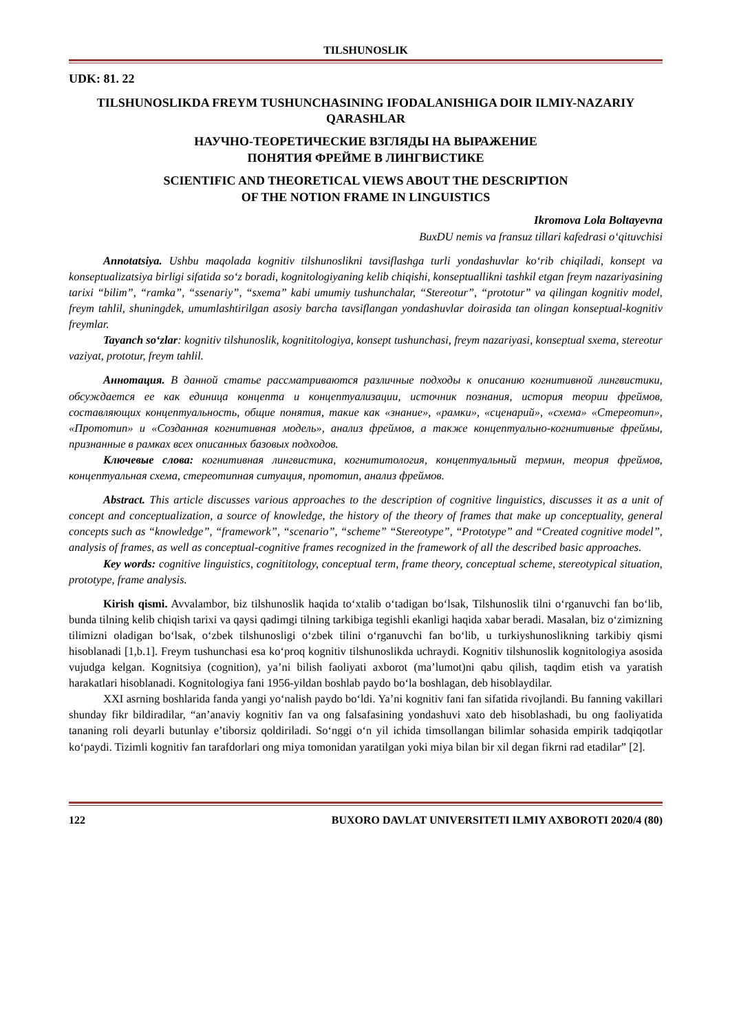TILSHUNOSLIK
UDK: 81. 22
TILSHUNOSLIKDA FREYM TUSHUNCHASINING IFODALANISHIGA DOIR ILMIY-NAZARIY QARASHLAR
НАУЧНО-ТЕОРЕТИЧЕСКИЕ ВЗГЛЯДЫ НА ВЫРАЖЕНИЕ
ПОНЯТИЯ ФРЕЙМЕ В ЛИНГВИСТИКЕ
SCIENTIFIC AND THEORETICAL VIEWS ABOUT THE DESCRIPTION
OF THE NOTION FRAME IN LINGUISTICS
Ikromova Lola Boltayevna
BuxDU nemis va fransuz tillari kafedrasi o‘qituvchisi
Annotatsiya. Ushbu maqolada kognitiv tilshunoslikni tavsiflashga turli yondashuvlar ko‘rib chiqiladi, konsept va konseptualizatsiya birligi sifatida so‘z boradi, kognitologiyaning kelib chiqishi, konseptuallikni tashkil etgan freym nazariyasining tarixi “bilim”, “ramka”, “ssenariy”, “sxema” kabi umumiy tushunchalar, “Stereotur”, “prototur” va qilingan kognitiv model, freym tahlil, shuningdek, umumlashtirilgan asosiy barcha tavsiflangan yondashuvlar doirasida tan olingan konseptual-kognitiv freymlar.
Tayanch so‘zlar: kognitiv tilshunoslik, kognititologiya, konsept tushunchasi, freym nazariyasi, konseptual sxema, stereotur vaziyat, prototur, freym tahlil.
Аннотация. В данной статье рассматриваются различные подходы к описанию когнитивной лингвистики, обсуждается ее как единица концепта и концептуализации, источник познания, история теории фреймов, составляющих концептуальность, общие понятия, такие как «знание», «рамки», «сценарий», «схема» «Стереотип», «Прототип» и «Созданная когнитивная модель», анализ фреймов, а также концептуально-когнитивные фреймы, признанные в рамках всех описанных базовых подходов.
Ключевые слова: когнитивная лингвистика, когнититология, концептуальный термин, теория фреймов, концептуальная схема, стереотипная ситуация, прототип, анализ фреймов.
Abstract. This article discusses various approaches to the description of cognitive linguistics, discusses it as a unit of concept and conceptualization, a source of knowledge, the history of the theory of frames that make up conceptuality, general concepts such as “knowledge”, “framework”, “scenario”, “scheme” “Stereotype”, “Prototype” and “Created cognitive model”, analysis of frames, as well as conceptual-cognitive frames recognized in the framework of all the described basic approaches.
Key words: cognitive linguistics, cognititology, conceptual term, frame theory, conceptual scheme, stereotypical situation, prototype, frame analysis.
Kirish qismi. Avvalambor, biz tilshunoslik haqida to‘xtalib o‘tadigan bo‘lsak, Tilshunoslik tilni o‘rganuvchi fan bo‘lib, bunda tilning kelib chiqish tarixi va qaysi qadimgi tilning tarkibiga tegishli ekanligi haqida xabar beradi. Masalan, biz o‘zimizning tilimizni oladigan bo‘lsak, o‘zbek tilshunosligi o‘zbek tilini o‘rganuvchi fan bo‘lib, u turkiyshunoslikning tarkibiy qismi hisoblanadi [1,b.1]. Freym tushunchasi esa ko‘proq kognitiv tilshunoslikda uchraydi. Kognitiv tilshunoslik kognitologiya asosida vujudga kelgan. Kognitsiya (cognition), ya’ni bilish faoliyati axborot (ma’lumot)ni qabu qilish, taqdim etish va yaratish harakatlari hisoblanadi. Kognitologiya fani 1956-yildan boshlab paydo bo‘la boshlagan, deb hisoblaydilar.
XXI asrning boshlarida fanda yangi yo‘nalish paydo bo‘ldi. Ya’ni kognitiv fani fan sifatida rivojlandi. Bu fanning vakillari shunday fikr bildiradilar, “an’anaviy kognitiv fan va ong falsafasining yondashuvi xato deb hisoblashadi, bu ong faoliyatida tananing roli deyarli butunlay e’tiborsiz qoldiriladi. So‘nggi o‘n yil ichida timsollangan bilimlar sohasida empirik tadqiqotlar ko‘paydi. Tizimli kognitiv fan tarafdorlari ong miya tomonidan yaratilgan yoki miya bilan bir xil degan fikrni rad etadilar” [2].
122 BUXORO DAVLAT UNIVERSITETI ILMIY AXBOROTI 2020/4 (80)